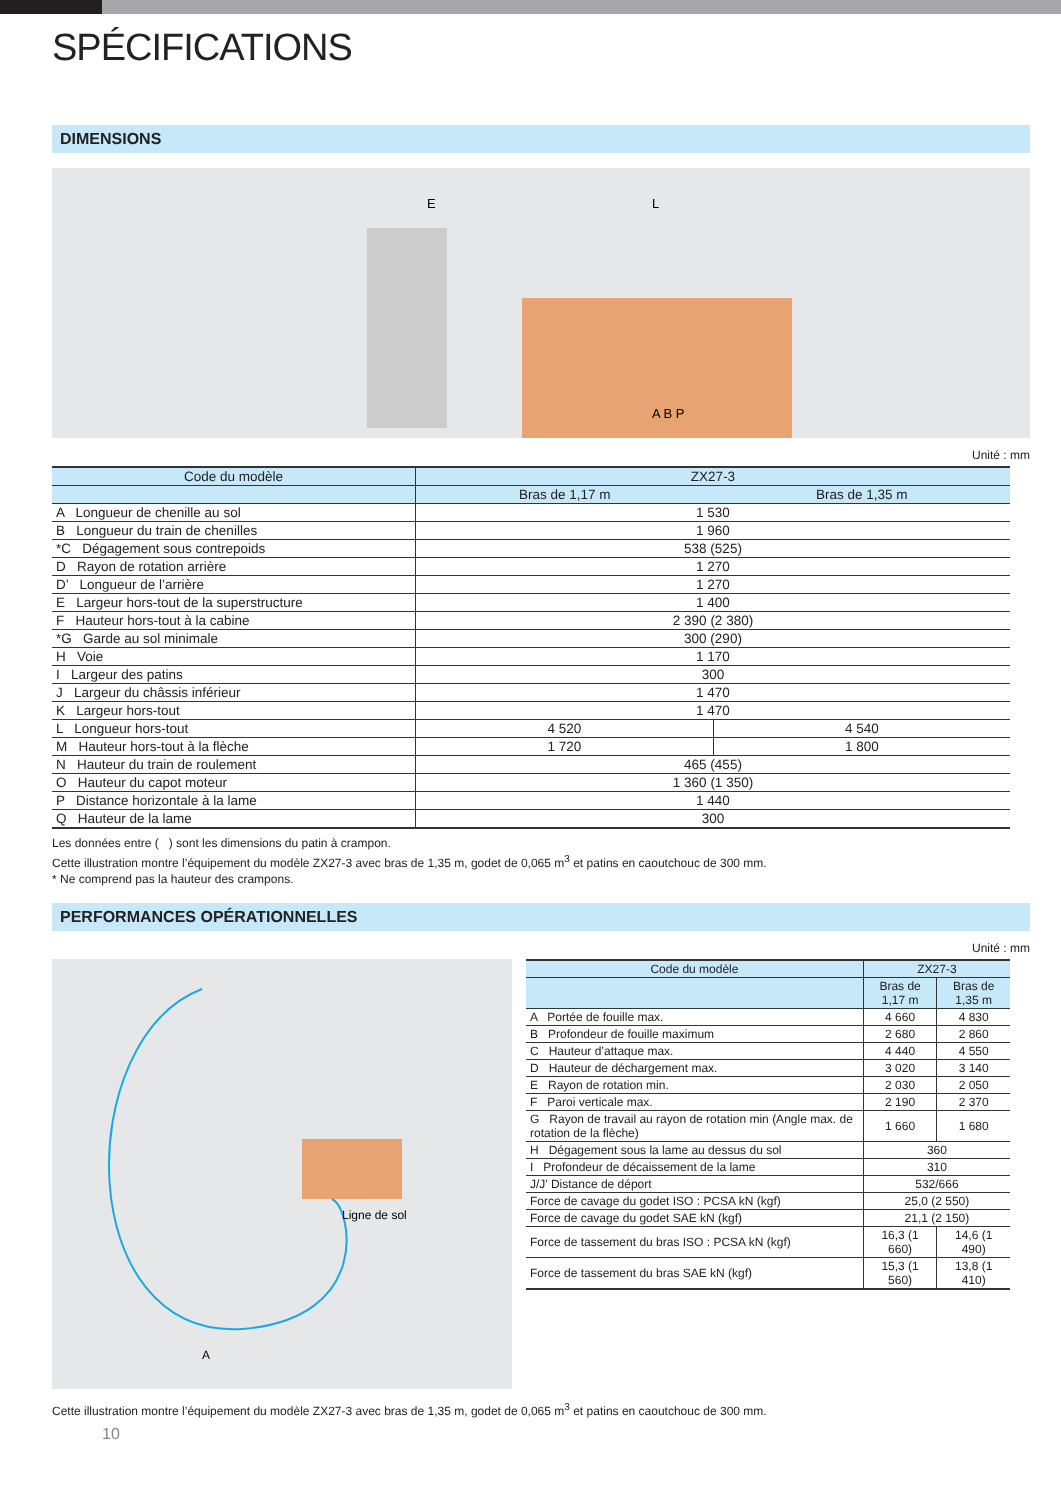SPÉCIFICATIONS
DIMENSIONS
E
L
A B P
Unité : mm
| Code du modèle | ZX27-3 | |
| --- | --- | --- |
| | Bras de 1,17 m | Bras de 1,35 m |
| A Longueur de chenille au sol | 1 530 | |
| B Longueur du train de chenilles | 1 960 | |
| *C Dégagement sous contrepoids | 538 (525) | |
| D Rayon de rotation arrière | 1 270 | |
| D’ Longueur de l’arrière | 1 270 | |
| E Largeur hors-tout de la superstructure | 1 400 | |
| F Hauteur hors-tout à la cabine | 2 390 (2 380) | |
| *G Garde au sol minimale | 300 (290) | |
| H Voie | 1 170 | |
| I Largeur des patins | 300 | |
| J Largeur du châssis inférieur | 1 470 | |
| K Largeur hors-tout | 1 470 | |
| L Longueur hors-tout | 4 520 | 4 540 |
| M Hauteur hors-tout à la flèche | 1 720 | 1 800 |
| N Hauteur du train de roulement | 465 (455) | |
| O Hauteur du capot moteur | 1 360 (1 350) | |
| P Distance horizontale à la lame | 1 440 | |
| Q Hauteur de la lame | 300 | |
Les données entre ( ) sont les dimensions du patin à crampon.
Cette illustration montre l’équipement du modèle ZX27-3 avec bras de 1,35 m, godet de 0,065 m<sup>3</sup> et patins en caoutchouc de 300 mm.
* Ne comprend pas la hauteur des crampons.
PERFORMANCES OPÉRATIONNELLES
Unité : mm
Ligne de sol
A
| Code du modèle | ZX27-3 | |
| --- | --- | --- |
| | Bras de 1,17 m | Bras de 1,35 m |
| A Portée de fouille max. | 4 660 | 4 830 |
| B Profondeur de fouille maximum | 2 680 | 2 860 |
| C Hauteur d’attaque max. | 4 440 | 4 550 |
| D Hauteur de déchargement max. | 3 020 | 3 140 |
| E Rayon de rotation min. | 2 030 | 2 050 |
| F Paroi verticale max. | 2 190 | 2 370 |
| G Rayon de travail au rayon de rotation min (Angle max. de rotation de la flèche) | 1 660 | 1 680 |
| H Dégagement sous la lame au dessus du sol | 360 | |
| I Profondeur de décaissement de la lame | 310 | |
| J/J’ Distance de déport | 532/666 | |
| Force de cavage du godet ISO : PCSA kN (kgf) | 25,0 (2 550) | |
| Force de cavage du godet SAE kN (kgf) | 21,1 (2 150) | |
| Force de tassement du bras ISO : PCSA kN (kgf) | 16,3 (1 660) | 14,6 (1 490) |
| Force de tassement du bras SAE kN (kgf) | 15,3 (1 560) | 13,8 (1 410) |
Cette illustration montre l’équipement du modèle ZX27-3 avec bras de 1,35 m, godet de 0,065 m<sup>3</sup> et patins en caoutchouc de 300 mm.
10